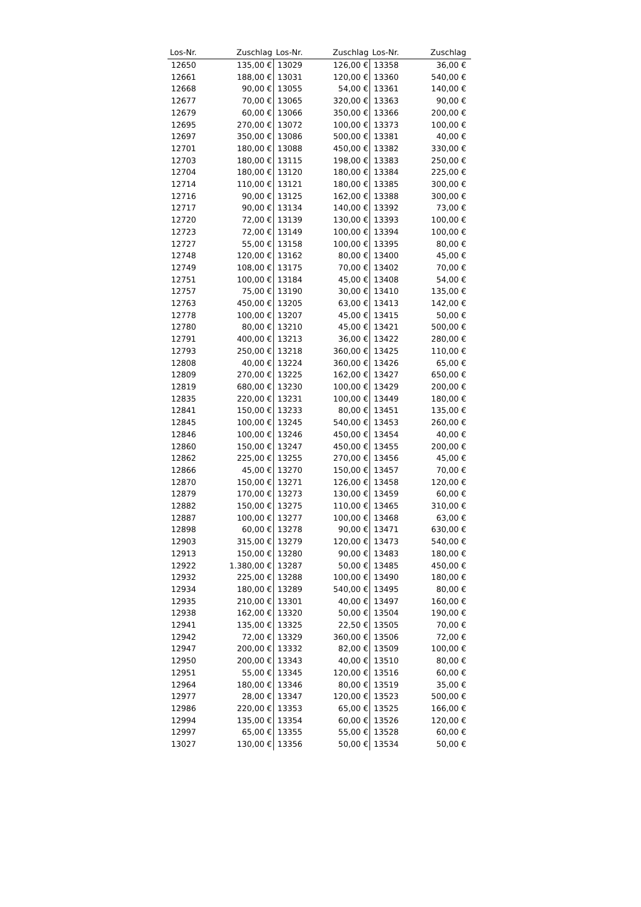| Los-Nr. | Zuschlag | Los-Nr. | Zuschlag | Los-Nr. | Zuschlag |
| --- | --- | --- | --- | --- | --- |
| 12650 | 135,00 € | 13029 | 126,00 € | 13358 | 36,00 € |
| 12661 | 188,00 € | 13031 | 120,00 € | 13360 | 540,00 € |
| 12668 | 90,00 € | 13055 | 54,00 € | 13361 | 140,00 € |
| 12677 | 70,00 € | 13065 | 320,00 € | 13363 | 90,00 € |
| 12679 | 60,00 € | 13066 | 350,00 € | 13366 | 200,00 € |
| 12695 | 270,00 € | 13072 | 100,00 € | 13373 | 100,00 € |
| 12697 | 350,00 € | 13086 | 500,00 € | 13381 | 40,00 € |
| 12701 | 180,00 € | 13088 | 450,00 € | 13382 | 330,00 € |
| 12703 | 180,00 € | 13115 | 198,00 € | 13383 | 250,00 € |
| 12704 | 180,00 € | 13120 | 180,00 € | 13384 | 225,00 € |
| 12714 | 110,00 € | 13121 | 180,00 € | 13385 | 300,00 € |
| 12716 | 90,00 € | 13125 | 162,00 € | 13388 | 300,00 € |
| 12717 | 90,00 € | 13134 | 140,00 € | 13392 | 73,00 € |
| 12720 | 72,00 € | 13139 | 130,00 € | 13393 | 100,00 € |
| 12723 | 72,00 € | 13149 | 100,00 € | 13394 | 100,00 € |
| 12727 | 55,00 € | 13158 | 100,00 € | 13395 | 80,00 € |
| 12748 | 120,00 € | 13162 | 80,00 € | 13400 | 45,00 € |
| 12749 | 108,00 € | 13175 | 70,00 € | 13402 | 70,00 € |
| 12751 | 100,00 € | 13184 | 45,00 € | 13408 | 54,00 € |
| 12757 | 75,00 € | 13190 | 30,00 € | 13410 | 135,00 € |
| 12763 | 450,00 € | 13205 | 63,00 € | 13413 | 142,00 € |
| 12778 | 100,00 € | 13207 | 45,00 € | 13415 | 50,00 € |
| 12780 | 80,00 € | 13210 | 45,00 € | 13421 | 500,00 € |
| 12791 | 400,00 € | 13213 | 36,00 € | 13422 | 280,00 € |
| 12793 | 250,00 € | 13218 | 360,00 € | 13425 | 110,00 € |
| 12808 | 40,00 € | 13224 | 360,00 € | 13426 | 65,00 € |
| 12809 | 270,00 € | 13225 | 162,00 € | 13427 | 650,00 € |
| 12819 | 680,00 € | 13230 | 100,00 € | 13429 | 200,00 € |
| 12835 | 220,00 € | 13231 | 100,00 € | 13449 | 180,00 € |
| 12841 | 150,00 € | 13233 | 80,00 € | 13451 | 135,00 € |
| 12845 | 100,00 € | 13245 | 540,00 € | 13453 | 260,00 € |
| 12846 | 100,00 € | 13246 | 450,00 € | 13454 | 40,00 € |
| 12860 | 150,00 € | 13247 | 450,00 € | 13455 | 200,00 € |
| 12862 | 225,00 € | 13255 | 270,00 € | 13456 | 45,00 € |
| 12866 | 45,00 € | 13270 | 150,00 € | 13457 | 70,00 € |
| 12870 | 150,00 € | 13271 | 126,00 € | 13458 | 120,00 € |
| 12879 | 170,00 € | 13273 | 130,00 € | 13459 | 60,00 € |
| 12882 | 150,00 € | 13275 | 110,00 € | 13465 | 310,00 € |
| 12887 | 100,00 € | 13277 | 100,00 € | 13468 | 63,00 € |
| 12898 | 60,00 € | 13278 | 90,00 € | 13471 | 630,00 € |
| 12903 | 315,00 € | 13279 | 120,00 € | 13473 | 540,00 € |
| 12913 | 150,00 € | 13280 | 90,00 € | 13483 | 180,00 € |
| 12922 | 1.380,00 € | 13287 | 50,00 € | 13485 | 450,00 € |
| 12932 | 225,00 € | 13288 | 100,00 € | 13490 | 180,00 € |
| 12934 | 180,00 € | 13289 | 540,00 € | 13495 | 80,00 € |
| 12935 | 210,00 € | 13301 | 40,00 € | 13497 | 160,00 € |
| 12938 | 162,00 € | 13320 | 50,00 € | 13504 | 190,00 € |
| 12941 | 135,00 € | 13325 | 22,50 € | 13505 | 70,00 € |
| 12942 | 72,00 € | 13329 | 360,00 € | 13506 | 72,00 € |
| 12947 | 200,00 € | 13332 | 82,00 € | 13509 | 100,00 € |
| 12950 | 200,00 € | 13343 | 40,00 € | 13510 | 80,00 € |
| 12951 | 55,00 € | 13345 | 120,00 € | 13516 | 60,00 € |
| 12964 | 180,00 € | 13346 | 80,00 € | 13519 | 35,00 € |
| 12977 | 28,00 € | 13347 | 120,00 € | 13523 | 500,00 € |
| 12986 | 220,00 € | 13353 | 65,00 € | 13525 | 166,00 € |
| 12994 | 135,00 € | 13354 | 60,00 € | 13526 | 120,00 € |
| 12997 | 65,00 € | 13355 | 55,00 € | 13528 | 60,00 € |
| 13027 | 130,00 € | 13356 | 50,00 € | 13534 | 50,00 € |